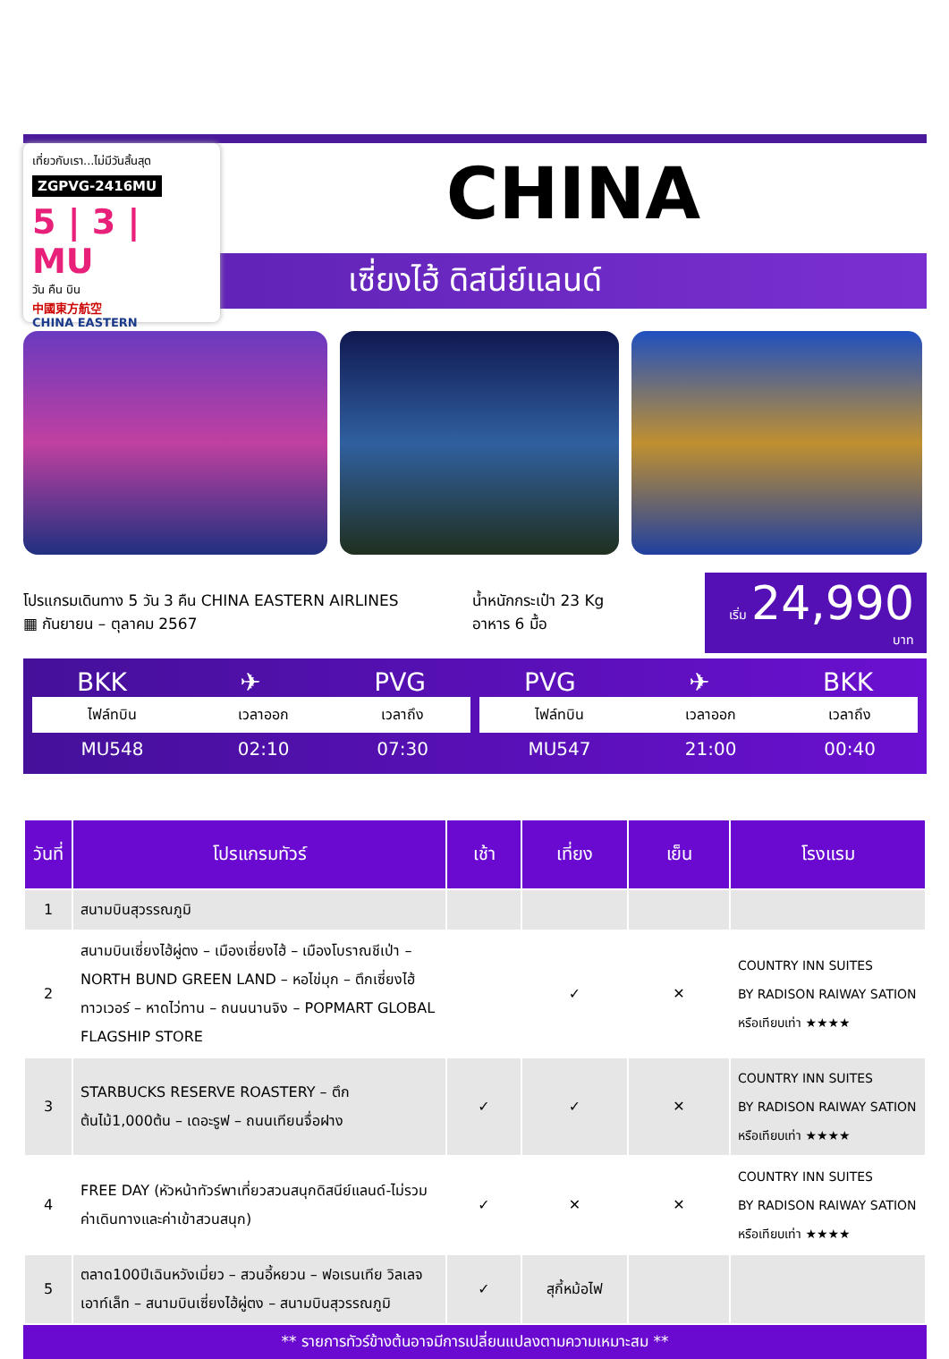เที่ยวกับเรา...ไม่มีวันสิ้นสุด
ZGPVG-2416MU
5 | 3 | MU
วัน คืน บิน
中國東方航空
CHINA EASTERN
CHINA
เซี่ยงไฮ้ ดิสนีย์แลนด์
โปรแกรมเดินทาง 5 วัน 3 คืน CHINA EASTERN AIRLINES
▦ กันยายน – ตุลาคม 2567
น้ำหนักกระเป๋า 23 Kg
อาหาร 6 มื้อ
เริ่ม 24,990 บาท
BKK ✈ PVG
| ไฟล์ทบิน | เวลาออก | เวลาถึง |
| --- | --- | --- |
| MU548 | 02:10 | 07:30 |
PVG ✈ BKK
| ไฟล์ทบิน | เวลาออก | เวลาถึง |
| --- | --- | --- |
| MU547 | 21:00 | 00:40 |
| วันที่ | โปรแกรมทัวร์ | เช้า | เที่ยง | เย็น | โรงแรม |
| --- | --- | --- | --- | --- | --- |
| 1 | สนามบินสุวรรณภูมิ | | | | |
| 2 | สนามบินเซี่ยงไฮ้ผู่ตง – เมืองเซี่ยงไฮ้ – เมืองโบราณชีเป่า – NORTH BUND GREEN LAND – หอไข่มุก – ตึกเซี่ยงไฮ้ทาวเวอร์ – หาดไว่ทาน – ถนนนานจิง – POPMART GLOBAL FLAGSHIP STORE | | ✓ | ✕ | COUNTRY INN SUITES BY RADISON RAIWAY SATION หรือเทียบเท่า ★★★★ |
| 3 | STARBUCKS RESERVE ROASTERY – ตึกต้นไม้1,000ต้น – เดอะรูฟ – ถนนเทียนจื่อฝาง | ✓ | ✓ | ✕ | COUNTRY INN SUITES BY RADISON RAIWAY SATION หรือเทียบเท่า ★★★★ |
| 4 | FREE DAY (หัวหน้าทัวร์พาเที่ยวสวนสนุกดิสนีย์แลนด์-ไม่รวมค่าเดินทางและค่าเข้าสวนสนุก) | ✓ | ✕ | ✕ | COUNTRY INN SUITES BY RADISON RAIWAY SATION หรือเทียบเท่า ★★★★ |
| 5 | ตลาด100ปีเฉินหวังเมี่ยว – สวนอี้หยวน – ฟอเรนเทีย วิลเลจ เอาท์เล็ท – สนามบินเซี่ยงไฮ้ผู่ตง – สนามบินสุวรรณภูมิ | ✓ | สุกี้หม้อไฟ | | |
** รายการทัวร์ข้างต้นอาจมีการเปลี่ยนแปลงตามความเหมาะสม **